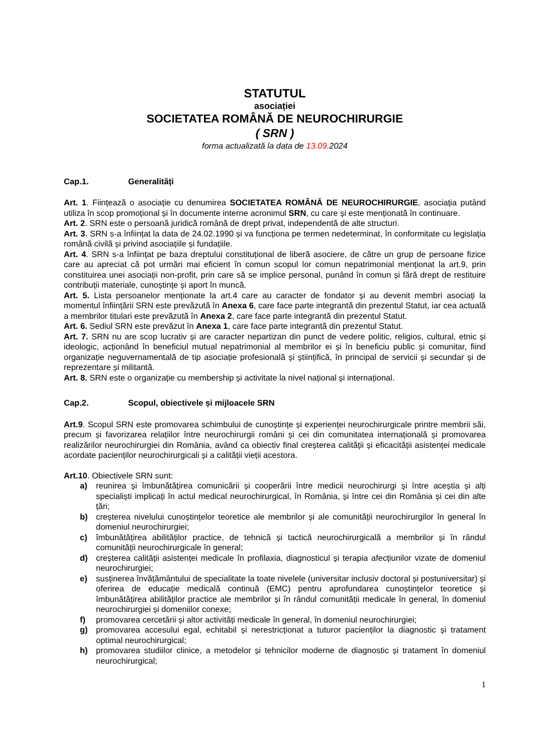STATUTUL
asociației
SOCIETATEA ROMÂNĂ DE NEUROCHIRURGIE
( SRN )
forma actualizată la data de 13.09. 2024
Cap.1. Generalități
Art. 1. Ființează o asociație cu denumirea SOCIETATEA ROMÂNĂ DE NEUROCHIRURGIE, asociația putând utiliza în scop promoțional și în documente interne acronimul SRN, cu care și este menționată în continuare.
Art. 2. SRN este o persoană juridică română de drept privat, independentă de alte structuri.
Art. 3. SRN s-a înființat la data de 24.02.1990 și va funcționa pe termen nedeterminat, în conformitate cu legislația română civilă și privind asociațiile și fundațiile.
Art. 4. SRN s-a înființat pe baza dreptului constituțional de liberă asociere, de către un grup de persoane fizice care au apreciat că pot urmări mai eficient în comun scopul lor comun nepatrimonial menționat la art.9, prin constituirea unei asociații non-profit, prin care să se implice personal, punând în comun și fără drept de restituire contribuții materiale, cunoștințe și aport în muncă.
Art. 5. Lista persoanelor menționate la art.4 care au caracter de fondator și au devenit membri asociați la momentul înființării SRN este prevăzută în Anexa 6, care face parte integrantă din prezentul Statut, iar cea actuală a membrilor titulari este prevăzută în Anexa 2, care face parte integrantă din prezentul Statut.
Art. 6. Sediul SRN este prevăzut în Anexa 1, care face parte integrantă din prezentul Statut.
Art. 7. SRN nu are scop lucrativ și are caracter nepartizan din punct de vedere politic, religios, cultural, etnic și ideologic, acționând în beneficiul mutual nepatrimonial al membrilor ei și în beneficiu public și comunitar, fiind organizație neguvernamentală de tip asociație profesională și științifică, în principal de servicii și secundar și de reprezentare și militantă.
Art. 8. SRN este o organizație cu membership și activitate la nivel național și internațional.
Cap.2. Scopul, obiectivele și mijloacele SRN
Art.9. Scopul SRN este promovarea schimbului de cunoștințe și experienței neurochirurgicale printre membrii săi, precum și favorizarea relațiilor între neurochirurgii români și cei din comunitatea internațională și promovarea realizărilor neurochirurgiei din România, având ca obiectiv final creșterea calității și eficacității asistenței medicale acordate pacienților neurochirurgicali și a calității vieții acestora.
Art.10. Obiectivele SRN sunt:
a) reunirea și îmbunătățirea comunicării și cooperării între medicii neurochirurgi și între aceștia și alți specialiști implicați în actul medical neurochirurgical, în România, și între cei din România și cei din alte țări;
b) creșterea nivelului cunoștințelor teoretice ale membrilor și ale comunității neurochirurgilor în general în domeniul neurochirurgiei;
c) îmbunătățirea abilităților practice, de tehnică și tactică neurochirurgicală a membrilor și în rândul comunității neurochirurgicale în general;
d) creșterea calității asistenței medicale în profilaxia, diagnosticul și terapia afecțiunilor vizate de domeniul neurochirurgiei;
e) susținerea învățământului de specialitate la toate nivelele (universitar inclusiv doctoral și postuniversitar) și oferirea de educație medicală continuă (EMC) pentru aprofundarea cunoștințelor teoretice și îmbunătățirea abilităților practice ale membrilor și în rândul comunității medicale în general, în domeniul neurochirurgiei și domeniilor conexe;
f) promovarea cercetării și altor activități medicale în general, în domeniul neurochirurgiei;
g) promovarea accesului egal, echitabil și nerestricționat a tuturor pacienților la diagnostic și tratament optimal neurochirurgical;
h) promovarea studiilor clinice, a metodelor și tehnicilor moderne de diagnostic și tratament în domeniul neurochirurgical;
1